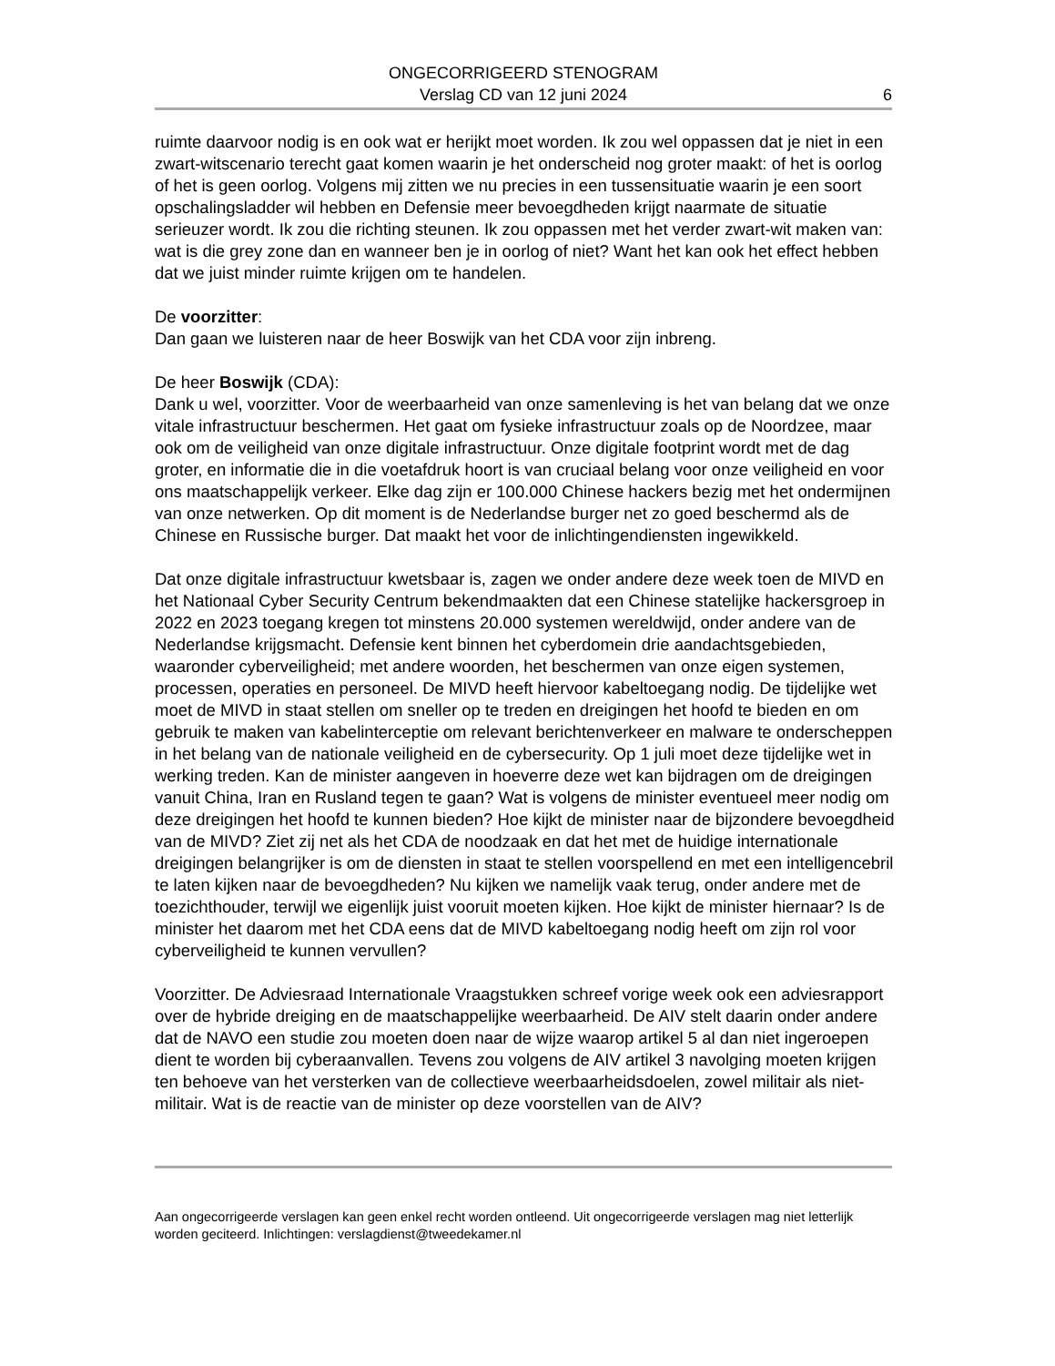ONGECORRIGEERD STENOGRAM
Verslag CD van 12 juni 2024
6
ruimte daarvoor nodig is en ook wat er herijkt moet worden. Ik zou wel oppassen dat je niet in een zwart-witscenario terecht gaat komen waarin je het onderscheid nog groter maakt: of het is oorlog of het is geen oorlog. Volgens mij zitten we nu precies in een tussensituatie waarin je een soort opschalingsladder wil hebben en Defensie meer bevoegdheden krijgt naarmate de situatie serieuzer wordt. Ik zou die richting steunen. Ik zou oppassen met het verder zwart-wit maken van: wat is die grey zone dan en wanneer ben je in oorlog of niet? Want het kan ook het effect hebben dat we juist minder ruimte krijgen om te handelen.
De voorzitter:
Dan gaan we luisteren naar de heer Boswijk van het CDA voor zijn inbreng.
De heer Boswijk (CDA):
Dank u wel, voorzitter. Voor de weerbaarheid van onze samenleving is het van belang dat we onze vitale infrastructuur beschermen. Het gaat om fysieke infrastructuur zoals op de Noordzee, maar ook om de veiligheid van onze digitale infrastructuur. Onze digitale footprint wordt met de dag groter, en informatie die in die voetafdruk hoort is van cruciaal belang voor onze veiligheid en voor ons maatschappelijk verkeer. Elke dag zijn er 100.000 Chinese hackers bezig met het ondermijnen van onze netwerken. Op dit moment is de Nederlandse burger net zo goed beschermd als de Chinese en Russische burger. Dat maakt het voor de inlichtingendiensten ingewikkeld.
Dat onze digitale infrastructuur kwetsbaar is, zagen we onder andere deze week toen de MIVD en het Nationaal Cyber Security Centrum bekendmaakten dat een Chinese statelijke hackersgroep in 2022 en 2023 toegang kregen tot minstens 20.000 systemen wereldwijd, onder andere van de Nederlandse krijgsmacht. Defensie kent binnen het cyberdomein drie aandachtsgebieden, waaronder cyberveiligheid; met andere woorden, het beschermen van onze eigen systemen, processen, operaties en personeel. De MIVD heeft hiervoor kabeltoegang nodig. De tijdelijke wet moet de MIVD in staat stellen om sneller op te treden en dreigingen het hoofd te bieden en om gebruik te maken van kabelinterceptie om relevant berichtenverkeer en malware te onderscheppen in het belang van de nationale veiligheid en de cybersecurity. Op 1 juli moet deze tijdelijke wet in werking treden. Kan de minister aangeven in hoeverre deze wet kan bijdragen om de dreigingen vanuit China, Iran en Rusland tegen te gaan? Wat is volgens de minister eventueel meer nodig om deze dreigingen het hoofd te kunnen bieden? Hoe kijkt de minister naar de bijzondere bevoegdheid van de MIVD? Ziet zij net als het CDA de noodzaak en dat het met de huidige internationale dreigingen belangrijker is om de diensten in staat te stellen voorspellend en met een intelligencebril te laten kijken naar de bevoegdheden? Nu kijken we namelijk vaak terug, onder andere met de toezichthouder, terwijl we eigenlijk juist vooruit moeten kijken. Hoe kijkt de minister hiernaar? Is de minister het daarom met het CDA eens dat de MIVD kabeltoegang nodig heeft om zijn rol voor cyberveiligheid te kunnen vervullen?
Voorzitter. De Adviesraad Internationale Vraagstukken schreef vorige week ook een adviesrapport over de hybride dreiging en de maatschappelijke weerbaarheid. De AIV stelt daarin onder andere dat de NAVO een studie zou moeten doen naar de wijze waarop artikel 5 al dan niet ingeroepen dient te worden bij cyberaanvallen. Tevens zou volgens de AIV artikel 3 navolging moeten krijgen ten behoeve van het versterken van de collectieve weerbaarheidsdoelen, zowel militair als niet-militair. Wat is de reactie van de minister op deze voorstellen van de AIV?
Aan ongecorrigeerde verslagen kan geen enkel recht worden ontleend. Uit ongecorrigeerde verslagen mag niet letterlijk worden geciteerd. Inlichtingen: verslagdienst@tweedekamer.nl